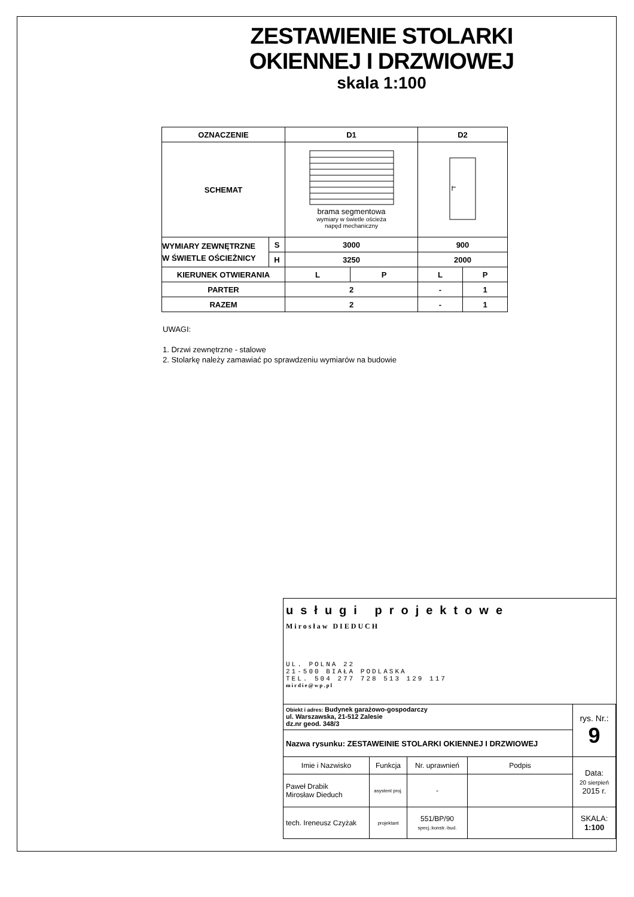ZESTAWIENIE STOLARKI
OKIENNEJ I DRZWIOWEJ
skala 1:100
| OZNACZENIE | | D1 | | D2 | |
| SCHEMAT | | brama segmentowa wymiary w świetle ościeża napęd mechaniczny | | | |
| WYMIARY ZEWNĘTRZNE W ŚWIETLE OŚCIEŻNICY | S | 3000 | | 900 | |
| | H | 3250 | | 2000 | |
| KIERUNEK OTWIERANIA | | L | P | L | P |
| PARTER | | 2 | | - | 1 |
| RAZEM | | 2 | | - | 1 |
UWAGI:
1. Drzwi zewnętrzne - stalowe
2. Stolarkę należy zamawiać po sprawdzeniu wymiarów na budowie
| usługi projektowe Mirosław DIEDUCH UL. POLNA 22 21-500 BIAŁA PODLASKA TEL. 504 277 728 513 129 117 mirdie@wp.pl | | | | |
| Obiekt i adres: Budynek garażowo-gospodarczy ul. Warszawska, 21-512 Zalesie dz.nr geod. 348/3 | | | | rys. Nr.: 9 |
| Nazwa rysunku: ZESTAWEINIE STOLARKI OKIENNEJ I DRZWIOWEJ | | | | |
| Imie i Nazwisko | Funkcja | Nr. uprawnień | Podpis | Data: 20 sierpień 2015 r. |
| Paweł Drabik Mirosław Dieduch | asystent proj. | - | | |
| tech. Ireneusz Czyżak | projektant | 551/BP/90 specj.:konstr.-bud. | | SKALA: 1:100 |